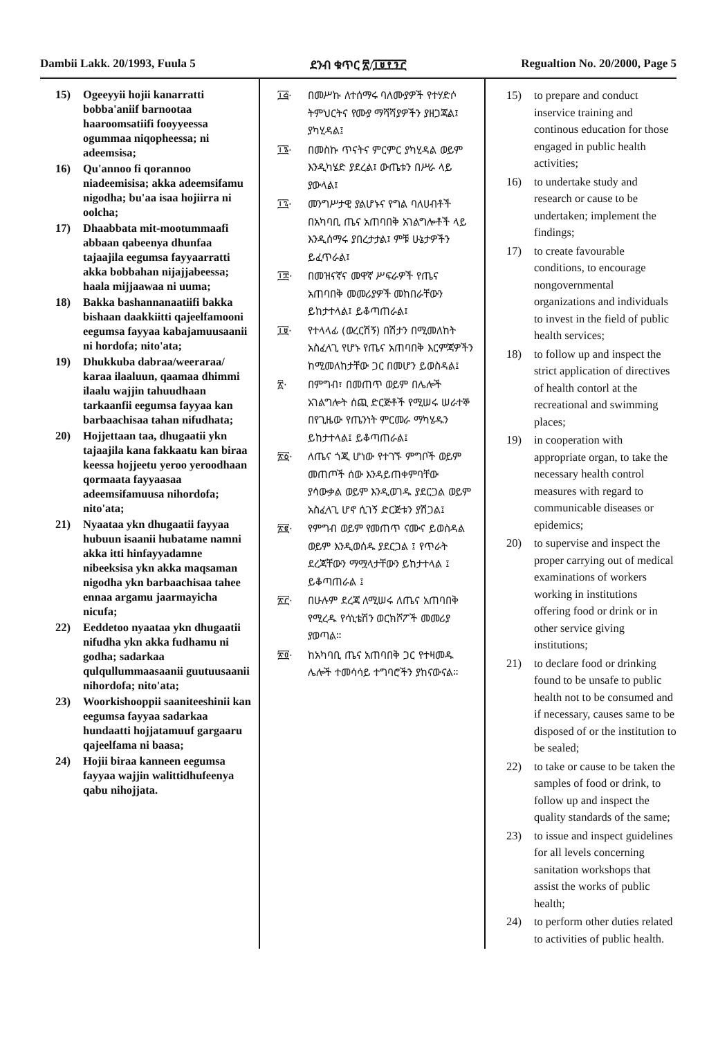Dambii Lakk. 20/1993, Fuula 5 ደንብ ቁጥር ፳/፲፱፻፺፫ Regualtion No. 20/2000, Page 5
15) Ogeeyyii hojii kanarratti bobba'aniif barnootaa haaroomsatiifi fooyyeessa ogummaa niqopheessa; ni adeemsisa;
16) Qu'annoo fi qorannoo niadeemisisa; akka adeemsifamu nigodha; bu'aa isaa hojiirra ni oolcha;
17) Dhaabbata mit-mootummaafi abbaan qabeenya dhunfaa tajaajila eegumsa fayyaarratti akka bobbahan nijajjabeessa; haala mijjaawaa ni uuma;
18) Bakka bashannanaatiifi bakka bishaan daakkiitti qajeelfamooni eegumsa fayyaa kabajamuusaanii ni hordofa; nito'ata;
19) Dhukkuba dabraa/weeraraa/ karaa ilaaluun, qaamaa dhimmi ilaalu wajjin tahuudhaan tarkaanfii eegumsa fayyaa kan barbaachisaa tahan nifudhata;
20) Hojjettaan taa, dhugaatii ykn tajaajila kana fakkaatu kan biraa keessa hojjeetu yeroo yeroodhaan qormaata fayyaasaa adeemsifamuusa nihordofa; nito'ata;
21) Nyaataa ykn dhugaatii fayyaa hubuun isaanii hubatame namni akka itti hinfayyadamne nibeeksisa ykn akka maqsaman nigodha ykn barbaachisaa tahee ennaa argamu jaarmayicha nicufa;
22) Eeddetoo nyaataa ykn dhugaatii nifudha ykn akka fudhamu ni godha; sadarkaa qulqullummaasaanii guutuusaanii nihordofa; nito'ata;
23) Woorkishooppii saaniteeshinii kan eegumsa fayyaa sadarkaa hundaatti hojjatamuuf gargaaru qajeelfama ni baasa;
24) Hojii biraa kanneen eegumsa fayyaa wajjin walittidhufeenya qabu nihojjata.
፲፭· በመሥኩ ለተሰማሩ ባለሙያዎች የተሃድሶ ትምህርትና የሙያ ማሻሻያዎችን ያዘጋጃል፤ ያካሂዳል፤
፲፮· በመስኩ ጥናትና ምርምር ያካሂዳል ወይም እንዲካሄድ ያደረል፤ ውጤቱን በሥራ ላይ ያውላል፤
፲፯· መንግሥታዊ ያልሆኑና የግል ባለሀብቶች በአካባቢ ጤና አጠባበቅ አገልግሎቶች ላይ እንዲሰማሩ ያበረታታል፤ ምቹ ሁኔታዎችን ይፈጥራል፤
፲፰· በመዝናኛና መዋኛ ሥፍራዎች የጤና አጠባበቅ መመሪያዎች መከበራቸውን ይከታተላል፤ ይቆጣጠራል፤
፲፱· የተላላፊ (ወረርሽኝ) በሽታን በሚመለከት አስፈላጊ የሆኑ የጤና አጠባበቅ እርምጃዎችን ከሚመለከታቸው ጋር በመሆን ይወስዳል፤
፳· በምግብ፣ በመጠጥ ወይም በሌሎች አገልግሎት ሰጪ ድርጅቶች የሚሠሩ ሠራተኞ በየጊዜው የጤንነት ምርመራ ማካሄዱን ይከታተላል፤ ይቆጣጠራል፤
፳፩· ለጤና ጎጂ ሆነው የተገኙ ምግቦች ወይም መጠጦች ሰው እንዳይጠቀምባቸው ያሳውቃል ወይም እንዲወገዱ ያደርጋል ወይም አስፈላጊ ሆኖ ሲገኝ ድርጅቱን ያሽጋል፤
፳፪· የምግብ ወይም የመጠጥ ናሙና ይወስዳል ወይም እንዲወሰዱ ያደርጋል ፤ የጥራት ደረጃቸውን ማሟላታቸውን ይከታተላል ፤ ይቆጣጠራል ፤
፳፫· በሁሉም ደረጃ ለሚሠሩ ለጤና አጠባበቅ የሚረዱ የሳኒቴሽን ወርክሾፖች መመሪያ ያወጣል።
፳፬· ከአካባቢ ጤና አጠባበቅ ጋር የተዛመዱ ሌሎች ተመሳሳይ ተግባሮችን ያከናውናል።
15) to prepare and conduct inservice training and continous education for those engaged in public health activities;
16) to undertake study and research or cause to be undertaken; implement the findings;
17) to create favourable conditions, to encourage nongovernmental organizations and individuals to invest in the field of public health services;
18) to follow up and inspect the strict application of directives of health contorl at the recreational and swimming places;
19) in cooperation with appropriate organ, to take the necessary health control measures with regard to communicable diseases or epidemics;
20) to supervise and inspect the proper carrying out of medical examinations of workers working in institutions offering food or drink or in other service giving institutions;
21) to declare food or drinking found to be unsafe to public health not to be consumed and if necessary, causes same to be disposed of or the institution to be sealed;
22) to take or cause to be taken the samples of food or drink, to follow up and inspect the quality standards of the same;
23) to issue and inspect guidelines for all levels concerning sanitation workshops that assist the works of public health;
24) to perform other duties related to activities of public health.